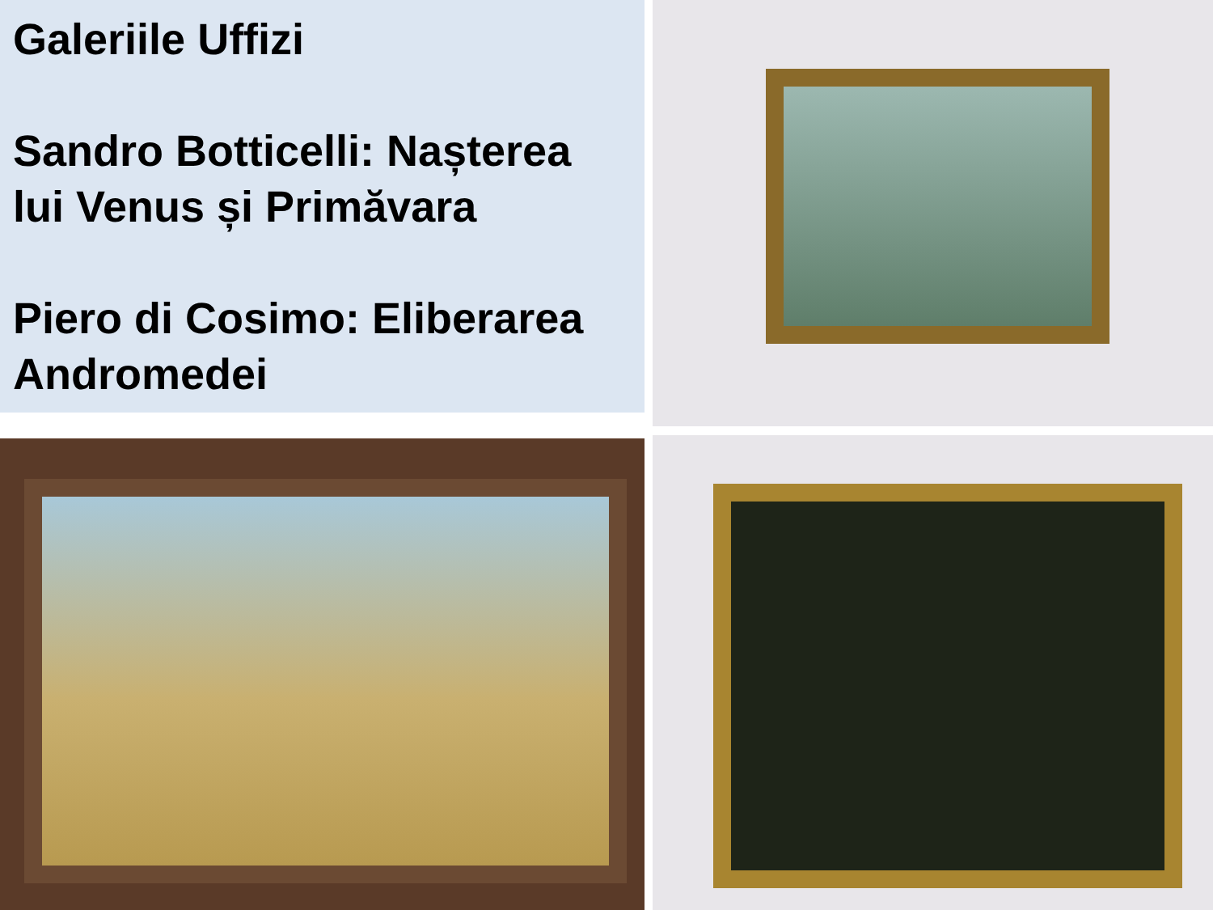Galeriile Uffizi
Sandro Botticelli: Nașterea lui Venus și Primăvara
Piero di Cosimo: Eliberarea Andromedei